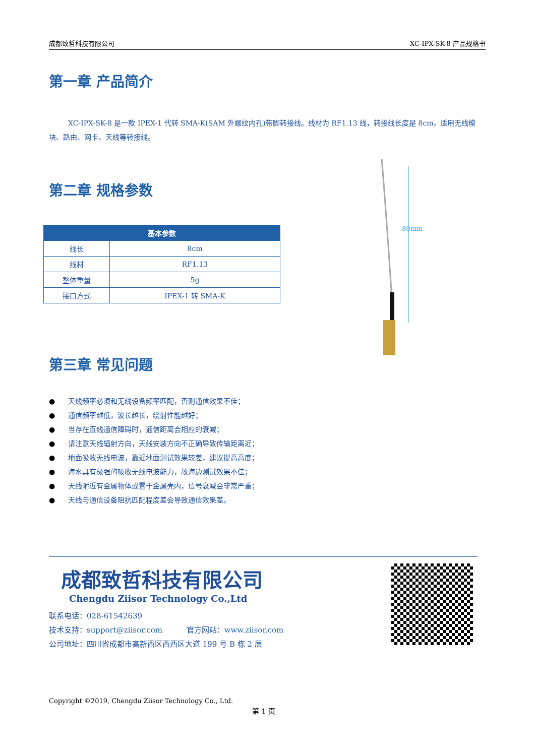成都致哲科技有限公司 XC-IPX-SK-8 产品规格书
第一章 产品简介
XC-IPX-SK-8 是一款 IPEX-1 代转 SMA-K(SAM 外螺纹内孔)带脚转接线。线材为 RF1.13 线，转接线长度是 8cm，适用无线模块、路由、网卡、天线等转接线。
第二章 规格参数
| 基本参数 | |
| --- | --- |
| 线长 | 8cm |
| 线材 | RF1.13 |
| 整体重量 | 5g |
| 接口方式 | IPEX-1 转 SMA-K |
第三章 常见问题
● 天线频率必须和无线设备频率匹配，否则通信效果不佳；
● 通信频率越低，波长越长，绕射性能越好；
● 当存在直线通信障碍时，通信距离会相应的衰减；
● 请注意天线辐射方向，天线安装方向不正确导致传输距离近；
● 地面吸收无线电波，靠近地面测试效果较差，建议提高高度；
● 海水具有极强的吸收无线电波能力，故海边测试效果不佳；
● 天线附近有金属物体或置于金属壳内，信号衰减会非常严重；
● 天线与通信设备阻抗匹配程度差会导致通信效果差。
80mm
成都致哲科技有限公司
Chengdu Ziisor Technology Co.,Ltd
联系电话：028-61542639
技术支持：support@ziisor.com 官方网站：www.ziisor.com
公司地址：四川省成都市高新西区西西区大道 199 号 B 栋 2 层
Copyright ©2019, Chengdu Ziisor Technology Co., Ltd.
第 1 页